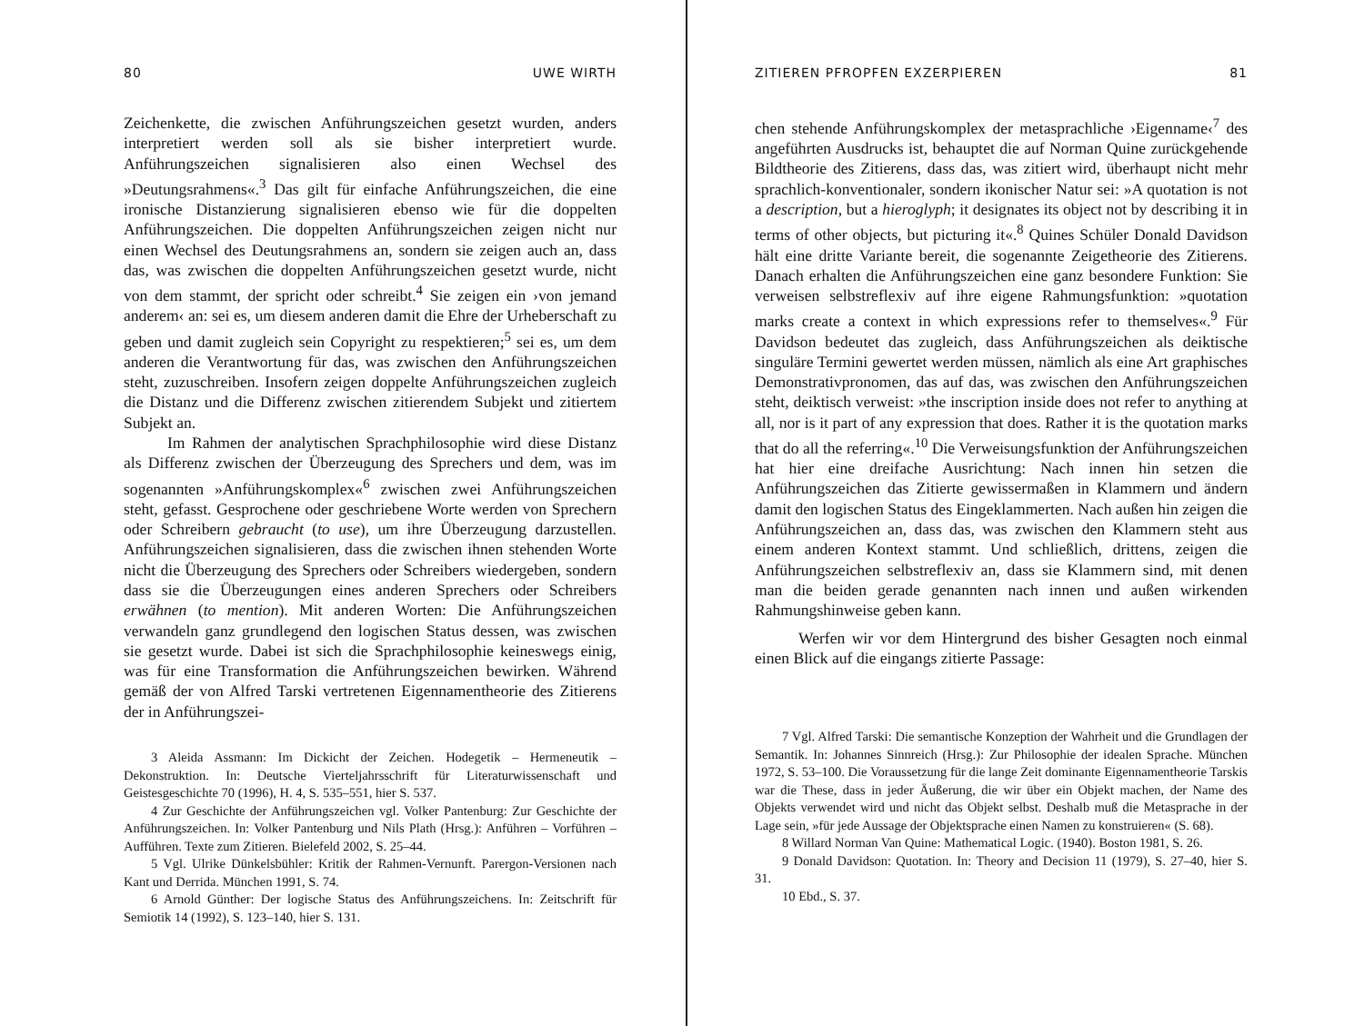80 UWE WIRTH
Zeichenkette, die zwischen Anführungszeichen gesetzt wurden, anders interpretiert werden soll als sie bisher interpretiert wurde. Anführungszeichen signalisieren also einen Wechsel des »Deutungsrahmens«.<sup>3</sup> Das gilt für einfache Anführungszeichen, die eine ironische Distanzierung signalisieren ebenso wie für die doppelten Anführungszeichen. Die doppelten Anführungszeichen zeigen nicht nur einen Wechsel des Deutungsrahmens an, sondern sie zeigen auch an, dass das, was zwischen die doppelten Anführungszeichen gesetzt wurde, nicht von dem stammt, der spricht oder schreibt.<sup>4</sup> Sie zeigen ein ›von jemand anderem‹ an: sei es, um diesem anderen damit die Ehre der Urheberschaft zu geben und damit zugleich sein Copyright zu respektieren;<sup>5</sup> sei es, um dem anderen die Verantwortung für das, was zwischen den Anführungszeichen steht, zuzuschreiben. Insofern zeigen doppelte Anführungszeichen zugleich die Distanz und die Differenz zwischen zitierendem Subjekt und zitiertem Subjekt an.
Im Rahmen der analytischen Sprachphilosophie wird diese Distanz als Differenz zwischen der Überzeugung des Sprechers und dem, was im sogenannten »Anführungskomplex«<sup>6</sup> zwischen zwei Anführungszeichen steht, gefasst. Gesprochene oder geschriebene Worte werden von Sprechern oder Schreibern gebraucht (to use), um ihre Überzeugung darzustellen. Anführungszeichen signalisieren, dass die zwischen ihnen stehenden Worte nicht die Überzeugung des Sprechers oder Schreibers wiedergeben, sondern dass sie die Überzeugungen eines anderen Sprechers oder Schreibers erwähnen (to mention). Mit anderen Worten: Die Anführungszeichen verwandeln ganz grundlegend den logischen Status dessen, was zwischen sie gesetzt wurde. Dabei ist sich die Sprachphilosophie keineswegs einig, was für eine Transformation die Anführungszeichen bewirken. Während gemäß der von Alfred Tarski vertretenen Eigennamentheorie des Zitierens der in Anführungszei-
3 Aleida Assmann: Im Dickicht der Zeichen. Hodegetik – Hermeneutik – Dekonstruktion. In: Deutsche Vierteljahrsschrift für Literaturwissenschaft und Geistesgeschichte 70 (1996), H. 4, S. 535–551, hier S. 537.
4 Zur Geschichte der Anführungszeichen vgl. Volker Pantenburg: Zur Geschichte der Anführungszeichen. In: Volker Pantenburg und Nils Plath (Hrsg.): Anführen – Vorführen – Aufführen. Texte zum Zitieren. Bielefeld 2002, S. 25–44.
5 Vgl. Ulrike Dünkelsbühler: Kritik der Rahmen-Vernunft. Parergon-Versionen nach Kant und Derrida. München 1991, S. 74.
6 Arnold Günther: Der logische Status des Anführungszeichens. In: Zeitschrift für Semiotik 14 (1992), S. 123–140, hier S. 131.
ZITIEREN PFROPFEN EXZERPIEREN 81
chen stehende Anführungskomplex der metasprachliche ›Eigenname‹<sup>7</sup> des angeführten Ausdrucks ist, behauptet die auf Norman Quine zurückgehende Bildtheorie des Zitierens, dass das, was zitiert wird, überhaupt nicht mehr sprachlich-konventionaler, sondern ikonischer Natur sei: »A quotation is not a description, but a hieroglyph; it designates its object not by describing it in terms of other objects, but picturing it«.<sup>8</sup> Quines Schüler Donald Davidson hält eine dritte Variante bereit, die sogenannte Zeigetheorie des Zitierens. Danach erhalten die Anführungszeichen eine ganz besondere Funktion: Sie verweisen selbstreflexiv auf ihre eigene Rahmungsfunktion: »quotation marks create a context in which expressions refer to themselves«.<sup>9</sup> Für Davidson bedeutet das zugleich, dass Anführungszeichen als deiktische singuläre Termini gewertet werden müssen, nämlich als eine Art graphisches Demonstrativpronomen, das auf das, was zwischen den Anführungszeichen steht, deiktisch verweist: »the inscription inside does not refer to anything at all, nor is it part of any expression that does. Rather it is the quotation marks that do all the referring«.<sup>10</sup> Die Verweisungsfunktion der Anführungszeichen hat hier eine dreifache Ausrichtung: Nach innen hin setzen die Anführungszeichen das Zitierte gewissermaßen in Klammern und ändern damit den logischen Status des Eingeklammerten. Nach außen hin zeigen die Anführungszeichen an, dass das, was zwischen den Klammern steht aus einem anderen Kontext stammt. Und schließlich, drittens, zeigen die Anführungszeichen selbstreflexiv an, dass sie Klammern sind, mit denen man die beiden gerade genannten nach innen und außen wirkenden Rahmungshinweise geben kann.
Werfen wir vor dem Hintergrund des bisher Gesagten noch einmal einen Blick auf die eingangs zitierte Passage:
7 Vgl. Alfred Tarski: Die semantische Konzeption der Wahrheit und die Grundlagen der Semantik. In: Johannes Sinnreich (Hrsg.): Zur Philosophie der idealen Sprache. München 1972, S. 53–100. Die Voraussetzung für die lange Zeit dominante Eigennamentheorie Tarskis war die These, dass in jeder Äußerung, die wir über ein Objekt machen, der Name des Objekts verwendet wird und nicht das Objekt selbst. Deshalb muß die Metasprache in der Lage sein, »für jede Aussage der Objektsprache einen Namen zu konstruieren« (S. 68).
8 Willard Norman Van Quine: Mathematical Logic. (1940). Boston 1981, S. 26.
9 Donald Davidson: Quotation. In: Theory and Decision 11 (1979), S. 27–40, hier S. 31.
10 Ebd., S. 37.